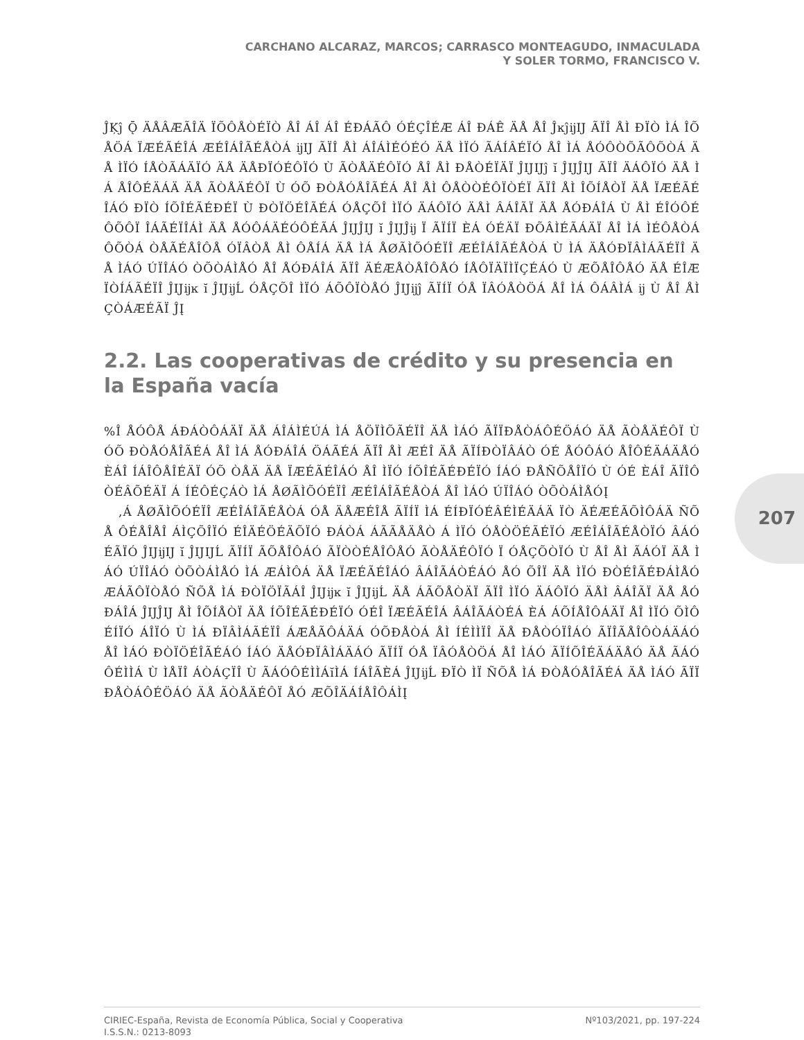CARCHANO ALCARAZ, MARCOS; CARRASCO MONTEAGUDO, INMACULADA
Y SOLER TORMO, FRANCISCO V.
207
ĴĶĵ Ǭ ÄÅÂÆÃÎÄ ÏÕÔÅÒÉÏÒ ÅÎ ÁÎ ÁÎ ÉÐÁÃÔ ÓÉÇÎÉÆ ÁÎ ÐÁÊ ÄÅ ÅÎ ĴĸĵĳĲ ÃÏÎ ÅÌ ÐÏÒ ÌÁ ÎÕÅÖÁ ÏÆÉÃÉÎÁ ÆÉÎÁÎÃÉÅÒÁ ĳĲ ÃÏÎ ÅÌ ÁÎÁÌÉÓÉÓ ÄÅ ÌÏÓ ÃÁÍÂÉÏÓ ÅÎ ÌÁ ÅÓÔÒÕÃÔÕÒÁ ÄÅ ÌÏÓ ÍÅÒÃÁÄÏÓ ÄÅ ÄÅÐÏÓÉÔÏÓ Ù ÃÒÅÄÉÔÏÓ ÅÎ ÅÌ ÐÅÒÉÏÄÏ ĴĲĲĵ ĭ ĴĲĴĲ ÃÏÎ ÄÁÔÏÓ ÄÅ ÌÁ ÅÎÔÉÄÁÄ ÄÅ ÃÒÅÄÉÔÏ Ù ÓÕ ÐÒÅÓÅÎÃÉÁ ÅÎ ÅÌ ÔÅÒÒÉÔÏÒÉÏ ÃÏÎ ÅÌ ÎÕÍÅÒÏ ÄÅ ÏÆÉÃÉÎÁÓ ÐÏÒ ÍÕÎÉÃÉÐÉÏ Ù ÐÒÏÖÉÎÃÉÁ ÓÅÇÕÎ ÌÏÓ ÄÁÔÏÓ ÄÅÌ ÂÁÎÃÏ ÄÅ ÅÓÐÁÎÁ Ù ÅÌ ÉÎÓÔÉÔÕÔÏ ÎÁÃÉÏÎÁÌ ÄÅ ÅÓÔÁÄÉÓÔÉÃÁ ĴĲĴĲ ĭ ĴĲĴĳ Ï ÃÏÍÏ ÈÁ ÓÉÄÏ ÐÕÂÌÉÃÁÄÏ ÅÎ ÌÁ ÌÉÔÅÒÁÔÕÒÁ ÒÅÃÉÅÎÔÅ ÓÏÂÒÅ ÅÌ ÔÅÍÁ ÄÅ ÌÁ ÅØÃÌÕÓÉÏÎ ÆÉÎÁÎÃÉÅÒÁ Ù ÌÁ ÄÅÓÐÏÂÌÁÃÉÏÎ ÄÅ ÌÁÓ ÚÏÎÁÓ ÒÕÒÁÌÅÓ ÅÎ ÅÓÐÁÎÁ ÃÏÎ ÄÉÆÅÒÅÎÔÅÓ ÍÅÔÏÄÏÌÏÇÉÁÓ Ù ÆÕÅÎÔÅÓ ÄÅ ÉÎÆÏÒÍÁÃÉÏÎ ĴĲĳĸ ĭ ĴĲĳĹ ÓÅÇÕÎ ÌÏÓ ÁÕÔÏÒÅÓ ĴĲĳĵ ÃÏÍÏ ÓÅ ÏÂÓÅÒÖÁ ÅÎ ÌÁ ÔÁÂÌÁ ĳ Ù ÅÎ ÅÌ ÇÒÁÆÉÃÏ ĴĮ
2.2. Las cooperativas de crédito y su presencia en la España vacía
%Î ÅÓÔÅ ÁÐÁÒÔÁÄÏ ÄÅ ÁÎÁÌÉÚÁ ÌÁ ÅÖÏÌÕÃÉÏÎ ÄÅ ÌÁÓ ÃÏÏÐÅÒÁÔÉÖÁÓ ÄÅ ÃÒÅÄÉÔÏ Ù ÓÕ ÐÒÅÓÅÎÃÉÁ ÅÎ ÌÁ ÅÓÐÁÎÁ ÖÁÃÉÁ ÃÏÎ ÅÌ ÆÉÎ ÄÅ ÃÏÍÐÒÏÂÁÒ ÓÉ ÅÓÔÁÓ ÅÎÔÉÄÁÄÅÓ ÈÁÎ ÍÁÎÔÅÎÉÄÏ ÓÕ ÒÅÄ ÄÅ ÏÆÉÃÉÎÁÓ ÅÎ ÌÏÓ ÍÕÎÉÃÉÐÉÏÓ ÍÁÓ ÐÅÑÕÅÎÏÓ Ù ÓÉ ÈÁÎ ÃÏÎÔÒÉÂÕÉÄÏ Á ÍÉÔÉÇÁÒ ÌÁ ÅØÃÌÕÓÉÏÎ ÆÉÎÁÎÃÉÅÒÁ ÅÎ ÌÁÓ ÚÏÎÁÓ ÒÕÒÁÌÅÓĮ
,Á ÅØÃÌÕÓÉÏÎ ÆÉÎÁÎÃÉÅÒÁ ÓÅ ÄÅÆÉÎÅ ÃÏÍÏ ÌÁ ÉÍÐÏÓÉÂÉÌÉÄÁÄ ÏÒ ÄÉÆÉÃÕÌÔÁÄ ÑÕÅ ÔÉÅÎÅÎ ÁÌÇÕÎÏÓ ÉÎÄÉÖÉÄÕÏÓ ÐÁÒÁ ÁÃÃÅÄÅÒ Á ÌÏÓ ÓÅÒÖÉÃÉÏÓ ÆÉÎÁÎÃÉÅÒÏÓ ÂÁÓÉÃÏÓ ĴĲĳĲ ĭ ĴĲĲĹ ÃÏÍÏ ÃÕÅÎÔÁÓ ÃÏÒÒÉÅÎÔÅÓ ÃÒÅÄÉÔÏÓ Ï ÓÅÇÕÒÏÓ Ù ÅÎ ÅÌ ÃÁÓÏ ÄÅ ÌÁÓ ÚÏÎÁÓ ÒÕÒÁÌÅÓ ÌÁ ÆÁÌÔÁ ÄÅ ÏÆÉÃÉÎÁÓ ÂÁÎÃÁÒÉÁÓ ÅÓ ÕÎÏ ÄÅ ÌÏÓ ÐÒÉÎÃÉÐÁÌÅÓ ÆÁÃÔÏÒÅÓ ÑÕÅ ÌÁ ÐÒÏÖÏÃÁÎ ĴĲĳĸ ĭ ĴĲĳĹ ÄÅ ÁÃÕÅÒÄÏ ÃÏÎ ÌÏÓ ÄÁÔÏÓ ÄÅÌ ÂÁÎÃÏ ÄÅ ÅÓÐÁÎÁ ĴĲĴĲ ÅÌ ÎÕÍÅÒÏ ÄÅ ÍÕÎÉÃÉÐÉÏÓ ÓÉÎ ÏÆÉÃÉÎÁ ÂÁÎÃÁÒÉÁ ÈÁ ÁÕÍÅÎÔÁÄÏ ÅÎ ÌÏÓ ÕÌÔÉÍÏÓ ÁÎÏÓ Ù ÌÁ ÐÏÂÌÁÃÉÏÎ ÁÆÅÃÔÁÄÁ ÓÕÐÅÒÁ ÅÌ ÍÉÌÌÏÎ ÄÅ ÐÅÒÓÏÎÁÓ ÃÏÎÃÅÎÔÒÁÄÁÓ ÅÎ ÌÁÓ ÐÒÏÖÉÎÃÉÁÓ ÍÁÓ ÄÅÓÐÏÂÌÁÄÁÓ ÃÏÍÏ ÓÅ ÏÂÓÅÒÖÁ ÅÎ ÌÁÓ ÃÏÍÕÎÉÄÁÄÅÓ ÄÅ ÃÁÓÔÉÌÌÁ Ù ÌÅÏÎ ÁÒÁÇÏÎ Ù ÃÁÓÔÉÌÌÁĭÌÁ ÍÁÎÃÈÁ ĴĲĳĹ ÐÏÒ ÌÏ ÑÕÅ ÌÁ ÐÒÅÓÅÎÃÉÁ ÄÅ ÌÁÓ ÃÏÏÐÅÒÁÔÉÖÁÓ ÄÅ ÃÒÅÄÉÔÏ ÅÓ ÆÕÎÄÁÍÅÎÔÁÌĮ
CIRIEC-España, Revista de Economía Pública, Social y Cooperativa
I.S.S.N.: 0213-8093
Nº103/2021, pp. 197-224